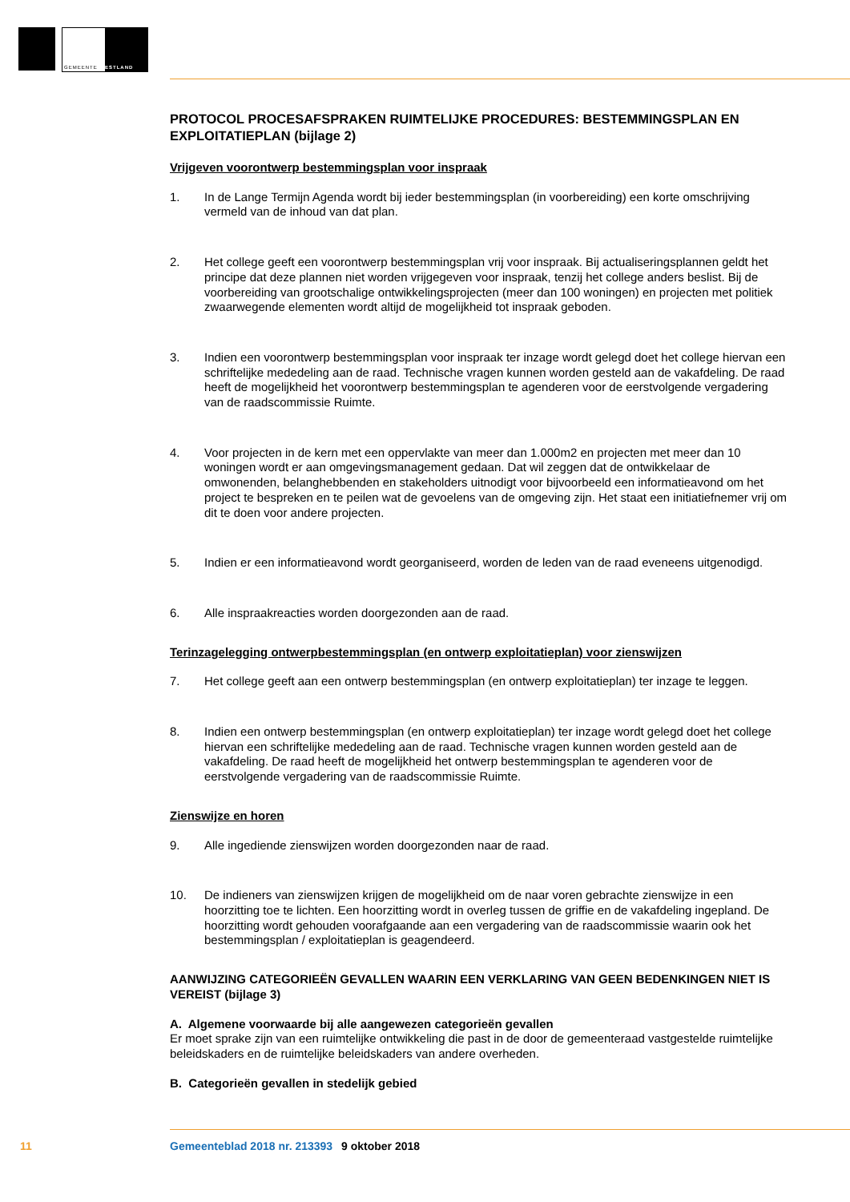GEMEENTE WESTLAND
PROTOCOL PROCESAFSPRAKEN RUIMTELIJKE PROCEDURES: BESTEMMINGSPLAN EN EXPLOITATIEPLAN (bijlage 2)
Vrijgeven voorontwerp bestemmingsplan voor inspraak
1. In de Lange Termijn Agenda wordt bij ieder bestemmingsplan (in voorbereiding) een korte omschrijving vermeld van de inhoud van dat plan.
2. Het college geeft een voorontwerp bestemmingsplan vrij voor inspraak. Bij actualiseringsplannen geldt het principe dat deze plannen niet worden vrijgegeven voor inspraak, tenzij het college anders beslist. Bij de voorbereiding van grootschalige ontwikkelingsprojecten (meer dan 100 woningen) en projecten met politiek zwaarwegende elementen wordt altijd de mogelijkheid tot inspraak geboden.
3. Indien een voorontwerp bestemmingsplan voor inspraak ter inzage wordt gelegd doet het college hiervan een schriftelijke mededeling aan de raad. Technische vragen kunnen worden gesteld aan de vakafdeling. De raad heeft de mogelijkheid het voorontwerp bestemmingsplan te agenderen voor de eerstvolgende vergadering van de raadscommissie Ruimte.
4. Voor projecten in de kern met een oppervlakte van meer dan 1.000m2 en projecten met meer dan 10 woningen wordt er aan omgevingsmanagement gedaan. Dat wil zeggen dat de ontwikkelaar de omwonenden, belanghebbenden en stakeholders uitnodigt voor bijvoorbeeld een informatieavond om het project te bespreken en te peilen wat de gevoelens van de omgeving zijn. Het staat een initiatiefnemer vrij om dit te doen voor andere projecten.
5. Indien er een informatieavond wordt georganiseerd, worden de leden van de raad eveneens uitgenodigd.
6. Alle inspraakreacties worden doorgezonden aan de raad.
Terinzagelegging ontwerpbestemmingsplan (en ontwerp exploitatieplan) voor zienswijzen
7. Het college geeft aan een ontwerp bestemmingsplan (en ontwerp exploitatieplan) ter inzage te leggen.
8. Indien een ontwerp bestemmingsplan (en ontwerp exploitatieplan) ter inzage wordt gelegd doet het college hiervan een schriftelijke mededeling aan de raad. Technische vragen kunnen worden gesteld aan de vakafdeling. De raad heeft de mogelijkheid het ontwerp bestemmingsplan te agenderen voor de eerstvolgende vergadering van de raadscommissie Ruimte.
Zienswijze en horen
9. Alle ingediende zienswijzen worden doorgezonden naar de raad.
10. De indieners van zienswijzen krijgen de mogelijkheid om de naar voren gebrachte zienswijze in een hoorzitting toe te lichten. Een hoorzitting wordt in overleg tussen de griffie en de vakafdeling ingepland. De hoorzitting wordt gehouden voorafgaande aan een vergadering van de raadscommissie waarin ook het bestemmingsplan / exploitatieplan is geagendeerd.
AANWIJZING CATEGORIEËN GEVALLEN WAARIN EEN VERKLARING VAN GEEN BEDENKINGEN NIET IS VEREIST (bijlage 3)
A. Algemene voorwaarde bij alle aangewezen categorieën gevallen
Er moet sprake zijn van een ruimtelijke ontwikkeling die past in de door de gemeenteraad vastgestelde ruimtelijke beleidskaders en de ruimtelijke beleidskaders van andere overheden.
B. Categorieën gevallen in stedelijk gebied
11 Gemeenteblad 2018 nr. 213393 9 oktober 2018